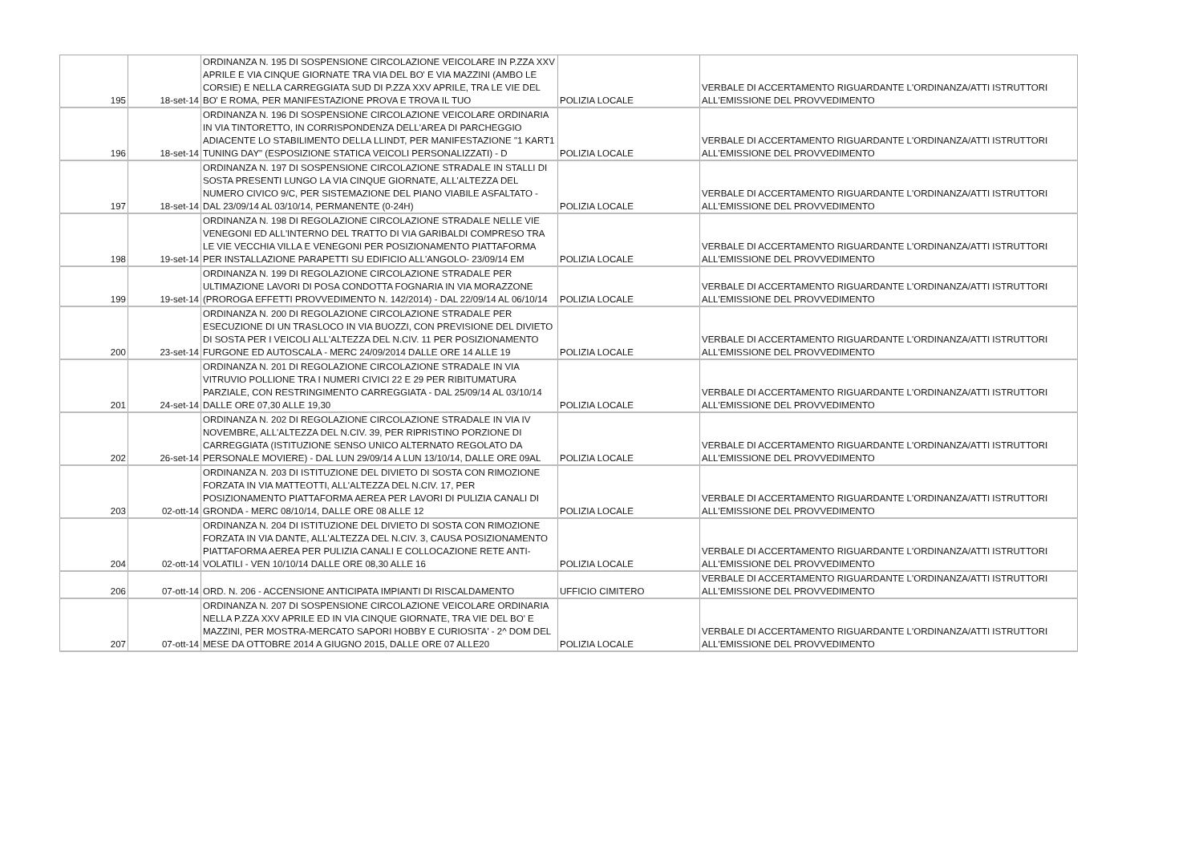| 195 | 18-set-14 | ORDINANZA N. 195 DI SOSPENSIONE CIRCOLAZIONE VEICOLARE IN P.ZZA XXV APRILE E VIA CINQUE GIORNATE TRA VIA DEL BO' E VIA MAZZINI (AMBO LE CORSIE) E NELLA CARREGGIATA SUD DI P.ZZA XXV APRILE, TRA LE VIE DEL BO' E ROMA, PER MANIFESTAZIONE PROVA E TROVA IL TUO | POLIZIA LOCALE | VERBALE DI ACCERTAMENTO RIGUARDANTE L'ORDINANZA/ATTI ISTRUTTORI ALL'EMISSIONE DEL PROVVEDIMENTO |
| 196 | 18-set-14 | ORDINANZA N. 196 DI SOSPENSIONE CIRCOLAZIONE VEICOLARE ORDINARIA IN VIA TINTORETTO, IN CORRISPONDENZA DELL'AREA DI PARCHEGGIO ADIACENTE LO STABILIMENTO DELLA LLINDT, PER MANIFESTAZIONE "1 KART1 TUNING DAY" (ESPOSIZIONE STATICA VEICOLI PERSONALIZZATI) - D | POLIZIA LOCALE | VERBALE DI ACCERTAMENTO RIGUARDANTE L'ORDINANZA/ATTI ISTRUTTORI ALL'EMISSIONE DEL PROVVEDIMENTO |
| 197 | 18-set-14 | ORDINANZA N. 197 DI SOSPENSIONE CIRCOLAZIONE STRADALE IN STALLI DI SOSTA PRESENTI LUNGO LA VIA CINQUE GIORNATE, ALL'ALTEZZA DEL NUMERO CIVICO 9/C, PER SISTEMAZIONE DEL PIANO VIABILE ASFALTATO - DAL 23/09/14 AL 03/10/14, PERMANENTE (0-24H) | POLIZIA LOCALE | VERBALE DI ACCERTAMENTO RIGUARDANTE L'ORDINANZA/ATTI ISTRUTTORI ALL'EMISSIONE DEL PROVVEDIMENTO |
| 198 | 19-set-14 | ORDINANZA N. 198 DI REGOLAZIONE CIRCOLAZIONE STRADALE NELLE VIE VENEGONI ED ALL'INTERNO DEL TRATTO DI VIA GARIBALDI COMPRESO TRA LE VIE VECCHIA VILLA E VENEGONI PER POSIZIONAMENTO PIATTAFORMA PER INSTALLAZIONE PARAPETTI SU EDIFICIO ALL'ANGOLO- 23/09/14 EM | POLIZIA LOCALE | VERBALE DI ACCERTAMENTO RIGUARDANTE L'ORDINANZA/ATTI ISTRUTTORI ALL'EMISSIONE DEL PROVVEDIMENTO |
| 199 | 19-set-14 | ORDINANZA N. 199 DI REGOLAZIONE CIRCOLAZIONE STRADALE PER ULTIMAZIONE LAVORI DI POSA CONDOTTA FOGNARIA IN VIA MORAZZONE (PROROGA EFFETTI PROVVEDIMENTO N. 142/2014) - DAL 22/09/14 AL 06/10/14 | POLIZIA LOCALE | VERBALE DI ACCERTAMENTO RIGUARDANTE L'ORDINANZA/ATTI ISTRUTTORI ALL'EMISSIONE DEL PROVVEDIMENTO |
| 200 | 23-set-14 | ORDINANZA N. 200 DI REGOLAZIONE CIRCOLAZIONE STRADALE PER ESECUZIONE DI UN TRASLOCO IN VIA BUOZZI, CON PREVISIONE DEL DIVIETO DI SOSTA PER I VEICOLI ALL'ALTEZZA DEL N.CIV. 11 PER POSIZIONAMENTO FURGONE ED AUTOSCALA - MERC 24/09/2014 DALLE ORE 14 ALLE 19 | POLIZIA LOCALE | VERBALE DI ACCERTAMENTO RIGUARDANTE L'ORDINANZA/ATTI ISTRUTTORI ALL'EMISSIONE DEL PROVVEDIMENTO |
| 201 | 24-set-14 | ORDINANZA N. 201 DI REGOLAZIONE CIRCOLAZIONE STRADALE IN VIA VITRUVIO POLLIONE TRA I NUMERI CIVICI 22 E 29 PER RIBITUMATURA PARZIALE, CON RESTRINGIMENTO CARREGGIATA - DAL 25/09/14 AL 03/10/14 DALLE ORE 07,30 ALLE 19,30 | POLIZIA LOCALE | VERBALE DI ACCERTAMENTO RIGUARDANTE L'ORDINANZA/ATTI ISTRUTTORI ALL'EMISSIONE DEL PROVVEDIMENTO |
| 202 | 26-set-14 | ORDINANZA N. 202 DI REGOLAZIONE CIRCOLAZIONE STRADALE IN VIA IV NOVEMBRE, ALL'ALTEZZA DEL N.CIV. 39, PER RIPRISTINO PORZIONE DI CARREGGIATA (ISTITUZIONE SENSO UNICO ALTERNATO REGOLATO DA PERSONALE MOVIERE) - DAL LUN 29/09/14 A LUN 13/10/14, DALLE ORE 09AL | POLIZIA LOCALE | VERBALE DI ACCERTAMENTO RIGUARDANTE L'ORDINANZA/ATTI ISTRUTTORI ALL'EMISSIONE DEL PROVVEDIMENTO |
| 203 | 02-ott-14 | ORDINANZA N. 203 DI ISTITUZIONE DEL DIVIETO DI SOSTA CON RIMOZIONE FORZATA IN VIA MATTEOTTI, ALL'ALTEZZA DEL N.CIV. 17, PER POSIZIONAMENTO PIATTAFORMA AEREA PER LAVORI DI PULIZIA CANALI DI GRONDA - MERC 08/10/14, DALLE ORE 08 ALLE 12 | POLIZIA LOCALE | VERBALE DI ACCERTAMENTO RIGUARDANTE L'ORDINANZA/ATTI ISTRUTTORI ALL'EMISSIONE DEL PROVVEDIMENTO |
| 204 | 02-ott-14 | ORDINANZA N. 204 DI ISTITUZIONE DEL DIVIETO DI SOSTA CON RIMOZIONE FORZATA IN VIA DANTE, ALL'ALTEZZA DEL N.CIV. 3, CAUSA POSIZIONAMENTO PIATTAFORMA AEREA PER PULIZIA CANALI E COLLOCAZIONE RETE ANTI-VOLATILI - VEN 10/10/14 DALLE ORE 08,30 ALLE 16 | POLIZIA LOCALE | VERBALE DI ACCERTAMENTO RIGUARDANTE L'ORDINANZA/ATTI ISTRUTTORI ALL'EMISSIONE DEL PROVVEDIMENTO |
| 206 | 07-ott-14 | ORD. N. 206 - ACCENSIONE ANTICIPATA IMPIANTI DI RISCALDAMENTO | UFFICIO CIMITERO | VERBALE DI ACCERTAMENTO RIGUARDANTE L'ORDINANZA/ATTI ISTRUTTORI ALL'EMISSIONE DEL PROVVEDIMENTO |
| 207 | 07-ott-14 | ORDINANZA N. 207 DI SOSPENSIONE CIRCOLAZIONE VEICOLARE ORDINARIA NELLA P.ZZA XXV APRILE ED IN VIA CINQUE GIORNATE, TRA VIE DEL BO' E MAZZINI, PER MOSTRA-MERCATO SAPORI HOBBY E CURIOSITA' - 2^ DOM DEL MESE DA OTTOBRE 2014 A GIUGNO 2015, DALLE ORE 07 ALLE20 | POLIZIA LOCALE | VERBALE DI ACCERTAMENTO RIGUARDANTE L'ORDINANZA/ATTI ISTRUTTORI ALL'EMISSIONE DEL PROVVEDIMENTO |